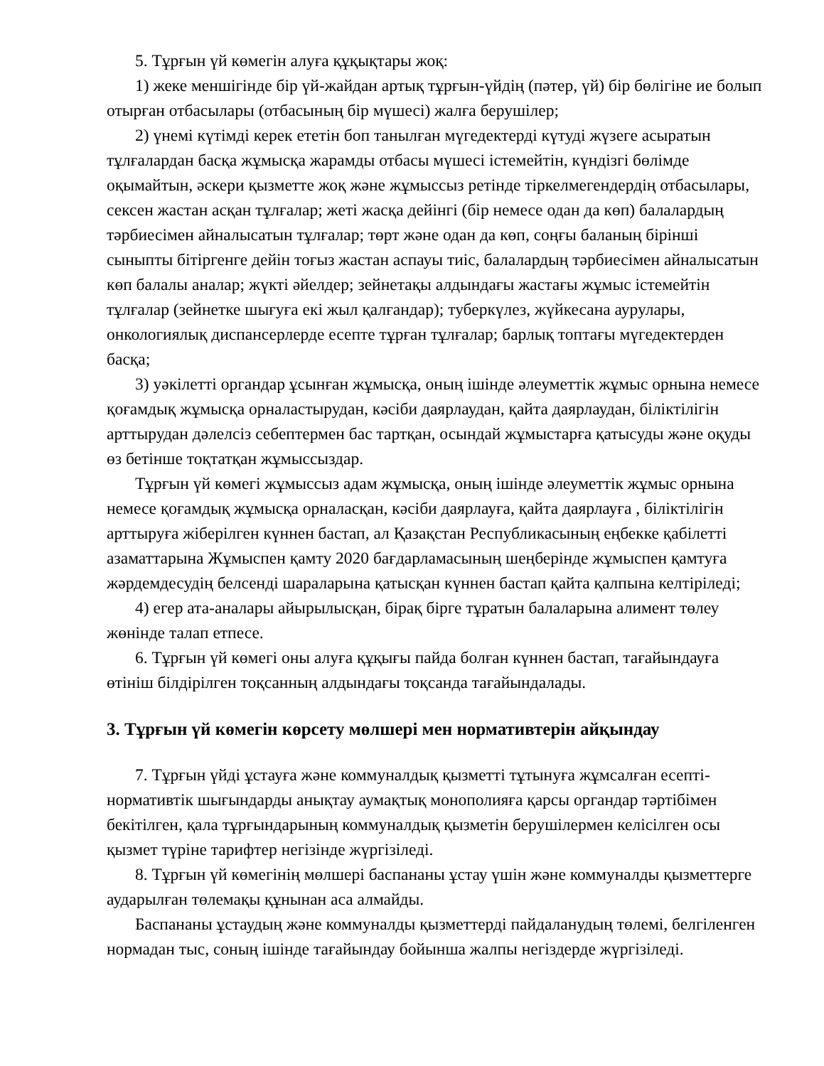5. Тұрғын үй көмегін алуға құқықтары жоқ:
1) жеке меншігінде бір үй-жайдан артық тұрғын-үйдің (пәтер, үй) бір бөлігіне ие болып отырған отбасылары (отбасының бір мүшесі) жалға берушілер;
2) үнемі күтімді керек ететін боп танылған мүгедектерді күтуді жүзеге асыратын тұлғалардан басқа жұмысқа жарамды отбасы мүшесі істемейтін, күндізгі бөлімде оқымайтын, әскери қызметте жоқ және жұмыссыз ретінде тіркелмегендердің отбасылары, сексен жастан асқан тұлғалар; жеті жасқа дейінгі (бір немесе одан да көп) балалардың тәрбиесімен айналысатын тұлғалар; төрт және одан да көп, соңғы баланың бірінші сыныпты бітіргенге дейін тоғыз жастан аспауы тиіс, балалардың тәрбиесімен айналысатын көп балалы аналар; жүкті әйелдер; зейнетақы алдындағы жастағы жұмыс істемейтін тұлғалар (зейнетке шығуға екі жыл қалғандар); туберкүлез, жүйкесана аурулары, онкологиялық диспансерлерде есепте тұрған тұлғалар; барлық топтағы мүгедектерден басқа;
3) уәкілетті органдар ұсынған жұмысқа, оның ішінде әлеуметтік жұмыс орнына немесе қоғамдық жұмысқа орналастырудан, кәсіби даярлаудан, қайта даярлаудан, біліктілігін арттырудан дәлелсіз себептермен бас тартқан, осындай жұмыстарға қатысуды және оқуды өз бетінше тоқтатқан жұмыссыздар.
Тұрғын үй көмегі жұмыссыз адам жұмысқа, оның ішінде әлеуметтік жұмыс орнына немесе қоғамдық жұмысқа орналасқан, кәсіби даярлауға, қайта даярлауға , біліктілігін арттыруға жіберілген күннен бастап, ал Қазақстан Республикасының еңбекке қабілетті азаматтарына Жұмыспен қамту 2020 бағдарламасының шеңберінде жұмыспен қамтуға жәрдемдесудің белсенді шараларына қатысқан күннен бастап қайта қалпына келтіріледі;
4) егер ата-аналары айырылысқан, бірақ бірге тұратын балаларына алимент төлеу жөнінде талап етпесе.
6. Тұрғын үй көмегі оны алуға құқығы пайда болған күннен бастап, тағайындауға өтініш білдірілген тоқсанның алдындағы тоқсанда тағайындалады.
3. Тұрғын үй көмегін көрсету мөлшері мен нормативтерін айқындау
7. Тұрғын үйді ұстауға және коммуналдық қызметті тұтынуға жұмсалған есепті-нормативтік шығындарды анықтау аумақтық монополияға қарсы органдар тәртібімен бекітілген, қала тұрғындарының коммуналдық қызметін берушілермен келісілген осы қызмет түріне тарифтер негізінде жүргізіледі.
8. Тұрғын үй көмегінің мөлшері баспананы ұстау үшін және коммуналды қызметтерге аударылған төлемақы құнынан аса алмайды.
Баспананы ұстаудың және коммуналды қызметтерді пайдаланудың төлемі, белгіленген нормадан тыс, соның ішінде тағайындау бойынша жалпы негіздерде жүргізіледі.